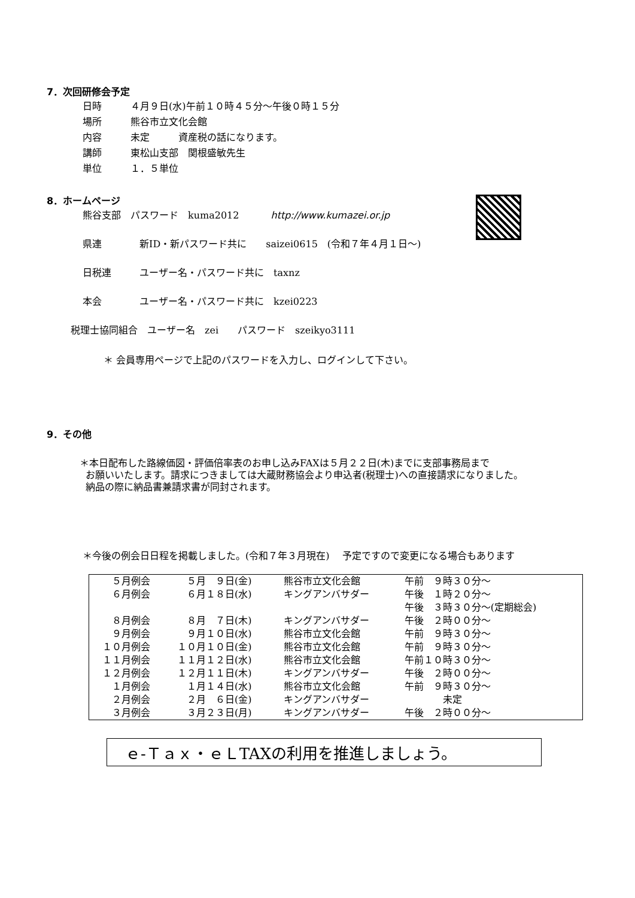7．次回研修会予定
日時 ４月９日(水)午前１０時４５分～午後０時１５分
場所 熊谷市立文化会館
内容 未定　　　資産税の話になります。
講師 東松山支部　関根盛敏先生
単位 １．５単位
8．ホームページ
熊谷支部　パスワード　kuma2012　　　 http://www.kumazei.or.jp
県連 新ID・新パスワード共に　　saizei0615　(令和７年４月１日～)
日税連 ユーザー名・パスワード共に　taxnz
本会 ユーザー名・パスワード共に　kzei0223
税理士協同組合　ユーザー名　zei　　パスワード　szeikyo3111
＊ 会員専用ページで上記のパスワードを入力し、ログインして下さい。
9．その他
＊本日配布した路線価図・評価倍率表のお申し込みFAXは５月２２日(木)までに支部事務局まで
お願いいたします。請求につきましては大蔵財務協会より申込者(税理士)への直接請求になりました。
納品の際に納品書兼請求書が同封されます。
＊今後の例会日日程を掲載しました。(令和７年３月現在)　 予定ですので変更になる場合もあります
| ５月例会 | ５月 ９日(金) | 熊谷市立文化会館 | 午前 ９時３０分～ |
| ６月例会 | ６月１８日(水) | キングアンバサダー | 午後 １時２０分～ |
| | | | 午後 ３時３０分～(定期総会) |
| ８月例会 | ８月 ７日(木) | キングアンバサダー | 午後 ２時００分～ |
| ９月例会 | ９月１０日(水) | 熊谷市立文化会館 | 午前 ９時３０分～ |
| １０月例会 | １０月１０日(金) | 熊谷市立文化会館 | 午前 ９時３０分～ |
| １１月例会 | １１月１２日(水) | 熊谷市立文化会館 | 午前１０時３０分～ |
| １２月例会 | １２月１１日(木) | キングアンバサダー | 午後 ２時００分～ |
| １月例会 | １月１４日(水) | 熊谷市立文化会館 | 午前 ９時３０分～ |
| ２月例会 | ２月 ６日(金) | キングアンバサダー | 未定 |
| ３月例会 | ３月２３日(月) | キングアンバサダー | 午後 ２時００分～ |
ｅ-Ｔａｘ・ｅＬTAXの利用を推進しましょう。